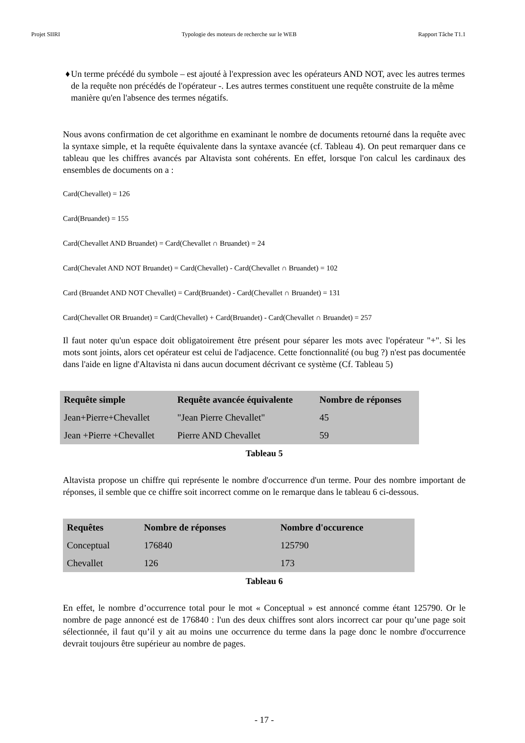Projet SIIRI Typologie des moteurs de recherche sur le WEB Rapport Tâche T1.1
♦ Un terme précédé du symbole – est ajouté à l'expression avec les opérateurs AND NOT, avec les autres termes de la requête non précédés de l'opérateur -. Les autres termes constituent une requête construite de la même manière qu'en l'absence des termes négatifs.
Nous avons confirmation de cet algorithme en examinant le nombre de documents retourné dans la requête avec la syntaxe simple, et la requête équivalente dans la syntaxe avancée (cf. Tableau 4). On peut remarquer dans ce tableau que les chiffres avancés par Altavista sont cohérents. En effet, lorsque l'on calcul les cardinaux des ensembles de documents on a :
Card(Chevallet) = 126
Card(Bruandet) = 155
Card(Chevallet AND Bruandet) = Card(Chevallet ∩ Bruandet) = 24
Card(Chevalet AND NOT Bruandet) = Card(Chevallet) - Card(Chevallet ∩ Bruandet) = 102
Card (Bruandet AND NOT Chevallet) = Card(Bruandet) - Card(Chevallet ∩ Bruandet) = 131
Card(Chevallet OR Bruandet) = Card(Chevallet) + Card(Bruandet) - Card(Chevallet ∩ Bruandet) = 257
Il faut noter qu'un espace doit obligatoirement être présent pour séparer les mots avec l'opérateur "+". Si les mots sont joints, alors cet opérateur est celui de l'adjacence. Cette fonctionnalité (ou bug ?) n'est pas documentée dans l'aide en ligne d'Altavista ni dans aucun document décrivant ce système (Cf. Tableau 5)
| Requête simple | Requête avancée équivalente | Nombre de réponses |
| --- | --- | --- |
| Jean+Pierre+Chevallet | "Jean Pierre Chevallet" | 45 |
| Jean +Pierre +Chevallet | Pierre AND Chevallet | 59 |
Tableau 5
Altavista propose un chiffre qui représente le nombre d'occurrence d'un terme. Pour des nombre important de réponses, il semble que ce chiffre soit incorrect comme on le remarque dans le tableau 6 ci-dessous.
| Requêtes | Nombre de réponses | Nombre d'occurence |
| --- | --- | --- |
| Conceptual | 176840 | 125790 |
| Chevallet | 126 | 173 |
Tableau 6
En effet, le nombre d’occurrence total pour le mot « Conceptual » est annoncé comme étant 125790. Or le nombre de page annoncé est de 176840 : l'un des deux chiffres sont alors incorrect car pour qu’une page soit sélectionnée, il faut qu’il y ait au moins une occurrence du terme dans la page donc le nombre d'occurrence devrait toujours être supérieur au nombre de pages.
- 17 -